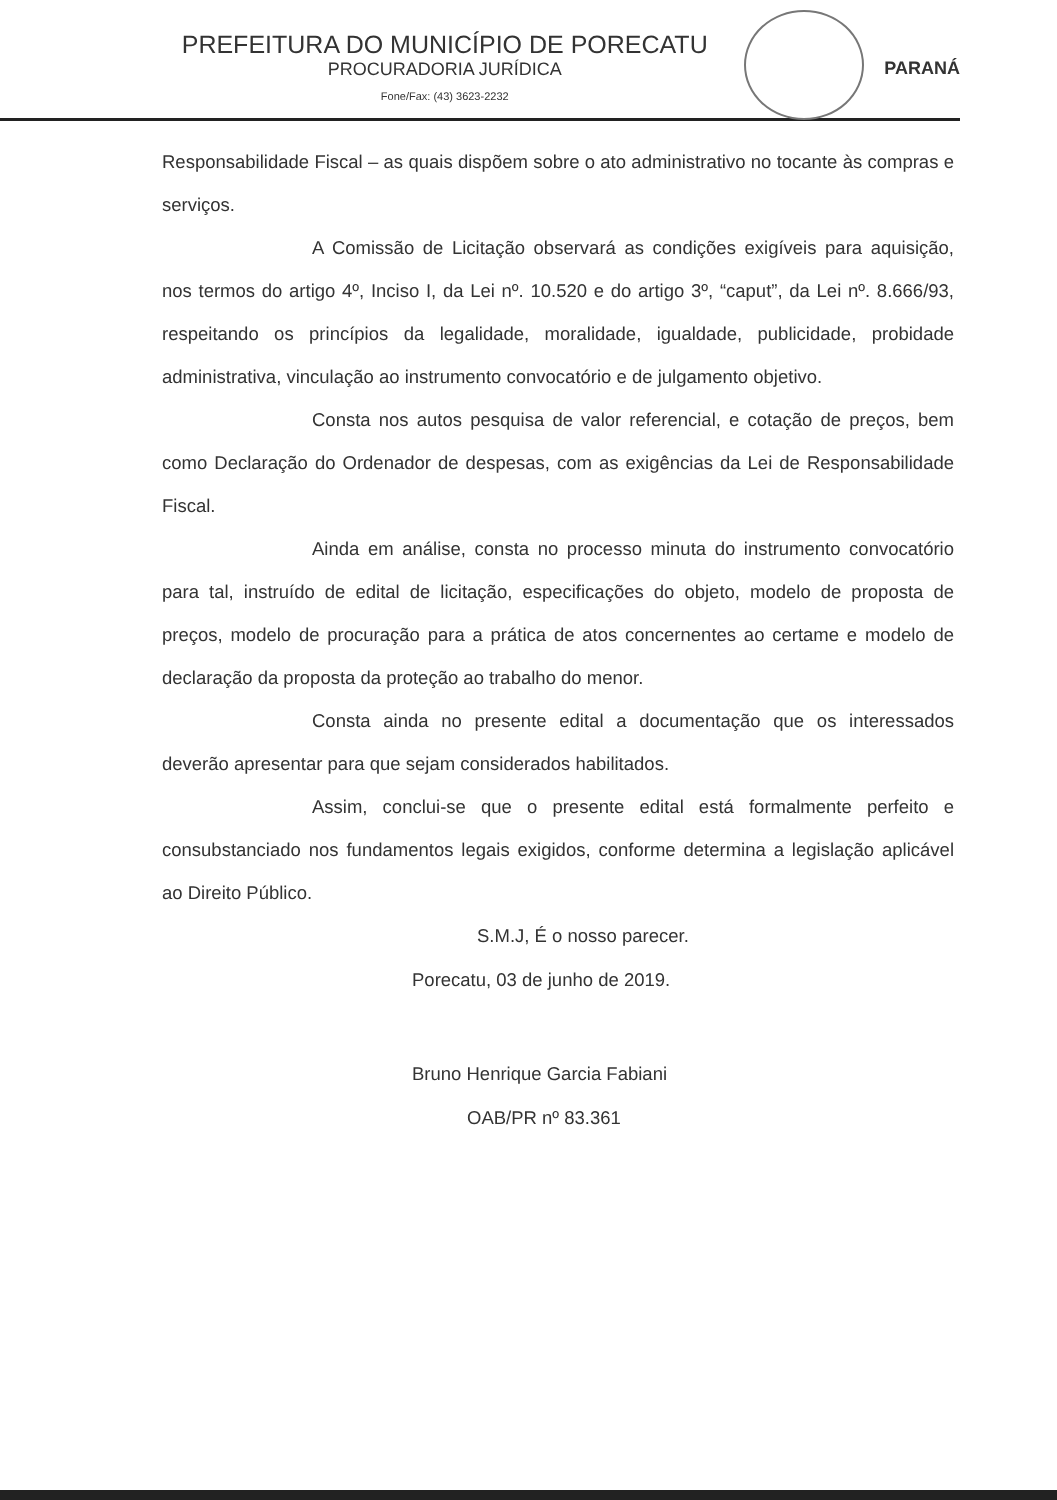PREFEITURA DO MUNICÍPIO DE PORECATU
PROCURADORIA JURÍDICA
Fone/Fax: (43) 3623-2232
PARANÁ
Responsabilidade Fiscal – as quais dispõem sobre o ato administrativo no tocante às compras e serviços.
A Comissão de Licitação observará as condições exigíveis para aquisição, nos termos do artigo 4º, Inciso I, da Lei nº. 10.520 e do artigo 3º, “caput”, da Lei nº. 8.666/93, respeitando os princípios da legalidade, moralidade, igualdade, publicidade, probidade administrativa, vinculação ao instrumento convocatório e de julgamento objetivo.
Consta nos autos pesquisa de valor referencial, e cotação de preços, bem como Declaração do Ordenador de despesas, com as exigências da Lei de Responsabilidade Fiscal.
Ainda em análise, consta no processo minuta do instrumento convocatório para tal, instruído de edital de licitação, especificações do objeto, modelo de proposta de preços, modelo de procuração para a prática de atos concernentes ao certame e modelo de declaração da proposta da proteção ao trabalho do menor.
Consta ainda no presente edital a documentação que os interessados deverão apresentar para que sejam considerados habilitados.
Assim, conclui-se que o presente edital está formalmente perfeito e consubstanciado nos fundamentos legais exigidos, conforme determina a legislação aplicável ao Direito Público.
S.M.J, É o nosso parecer.
Porecatu, 03 de junho de 2019.
Bruno Henrique Garcia Fabiani
OAB/PR nº 83.361